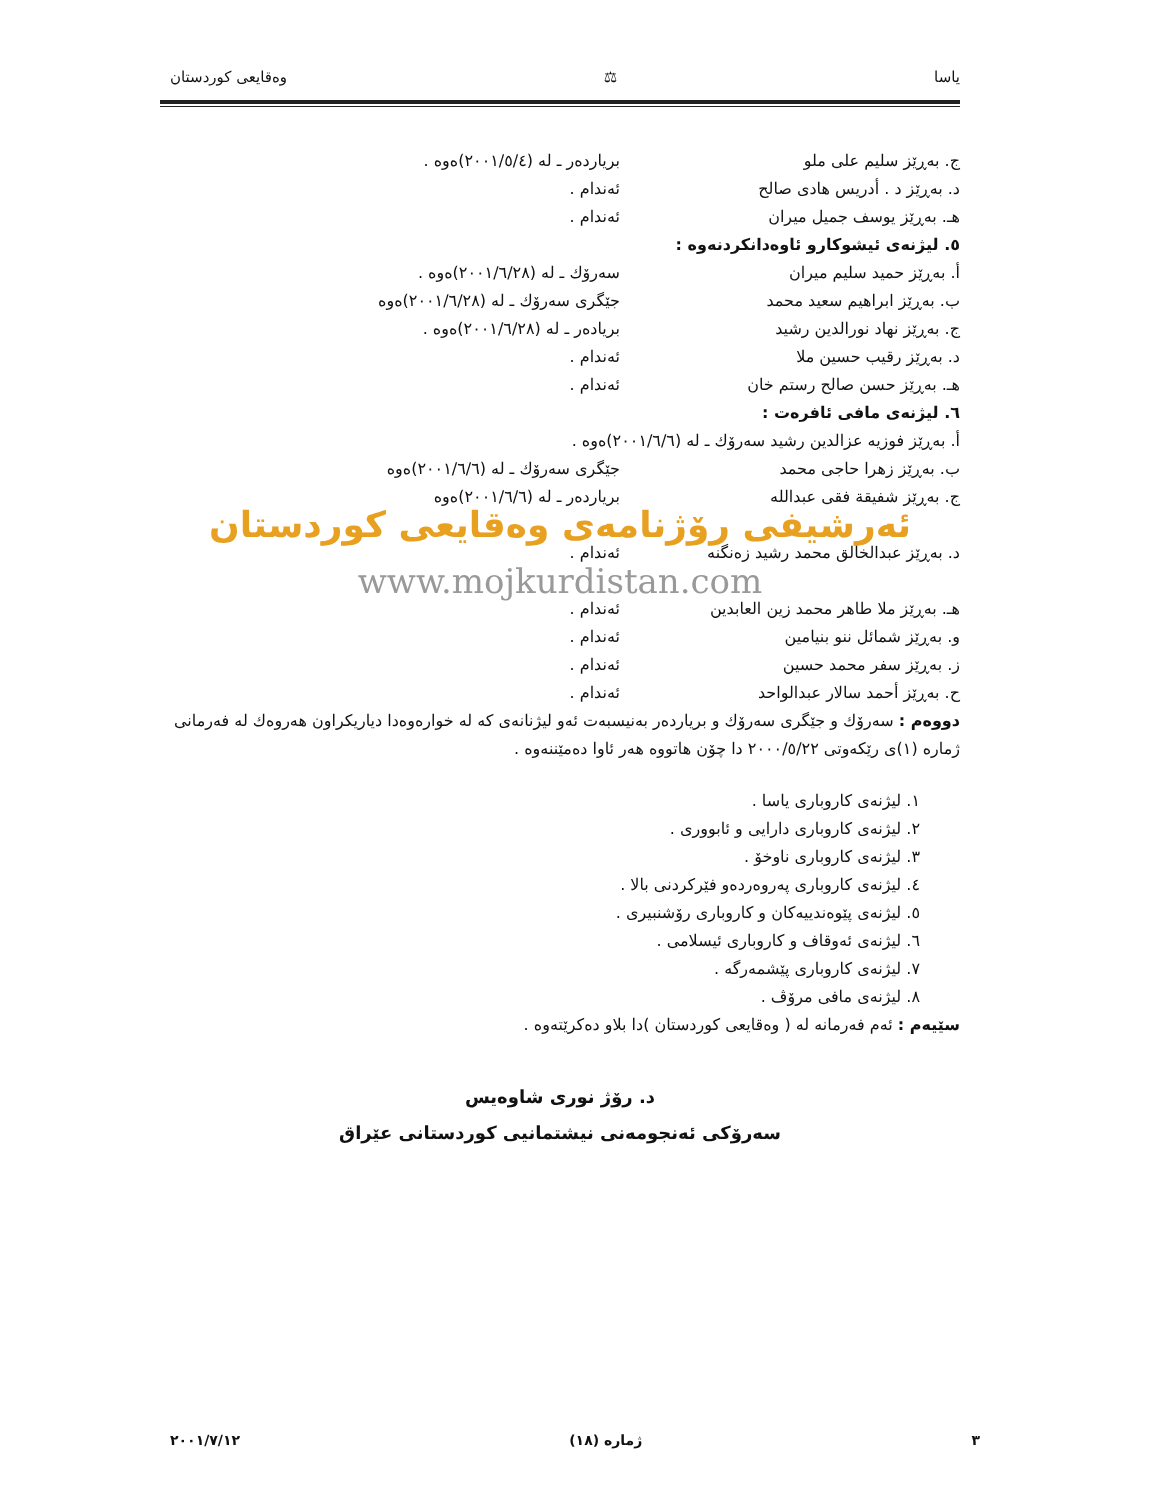یاسا ⚖ وەقایعی کوردستان
ج. بەڕێز سلیم علی ملو بریاردەر ـ لە (٢٠٠١/٥/٤)ەوە .
د. بەڕێز د . أدریس هادی صالح ئەندام .
هـ. بەڕێز یوسف جمیل میران ئەندام .
٥. لیژنەی ئیشوکارو ئاوەدانکردنەوە :
أ. بەڕێز حمید سلیم میران سەرۆك ـ لە (٢٠٠١/٦/٢٨)ەوە .
ب. بەڕێز ابراهیم سعید محمد جێگری سەرۆك ـ لە (٢٠٠١/٦/٢٨)ەوە
ج. بەڕێز نهاد نورالدین رشید بریادەر ـ لە (٢٠٠١/٦/٢٨)ەوە .
د. بەڕێز رقیب حسین ملا ئەندام .
هـ. بەڕێز حسن صالح رستم خان ئەندام .
٦. لیژنەی مافی ئافرەت :
أ. بەڕێز فوزیە عزالدین رشید سەرۆك ـ لە (٢٠٠١/٦/٦)ەوە .
ب. بەڕێز زهرا حاجی محمد جێگری سەرۆك ـ لە (٢٠٠١/٦/٦)ەوە
ج. بەڕێز شفیقة فقی عبدالله بریاردەر ـ لە (٢٠٠١/٦/٦)ەوە
ئەرشیفی رۆژنامەی وەقایعی کوردستان
د. بەڕێز عبدالخالق محمد رشید زەنگنە ئەندام .
www.mojkurdistan.com
هـ. بەڕێز ملا طاهر محمد زین العابدین
ئەندام .
و. بەڕێز شمائل ننو بنیامین ئەندام .
ز. بەڕێز سفر محمد حسین ئەندام .
ح. بەڕێز أحمد سالار عبدالواحد ئەندام .
دووەم : سەرۆك و جێگری سەرۆك و بریاردەر بەنیسبەت ئەو لیژنانەی کە لە خوارەوەدا دیاریکراون هەروەك لە فەرمانی ژمارە (١)ی رێکەوتی ٢٠٠٠/٥/٢٢ دا چۆن هاتووە هەر ئاوا دەمێننەوە .
١. لیژنەی کاروباری یاسا .
٢. لیژنەی کاروباری دارایی و ئابووری .
٣. لیژنەی کاروباری ناوخۆ .
٤. لیژنەی کاروباری پەروەردەو فێرکردنی بالا .
٥. لیژنەی پێوەندییەکان و کاروباری رۆشنبیری .
٦. لیژنەی ئەوقاف و کاروباری ئیسلامی .
٧. لیژنەی کاروباری پێشمەرگە .
٨. لیژنەی مافی مرۆڤ .
سێیەم : ئەم فەرمانە لە ( وەقایعی کوردستان )دا بلاو دەکرێتەوە .
د. رۆژ نوری شاوەیس
سەرۆکی ئەنجومەنی نیشتمانیی کوردستانی عێراق
٣ ژمارە (١٨) ٢٠٠١/٧/١٢